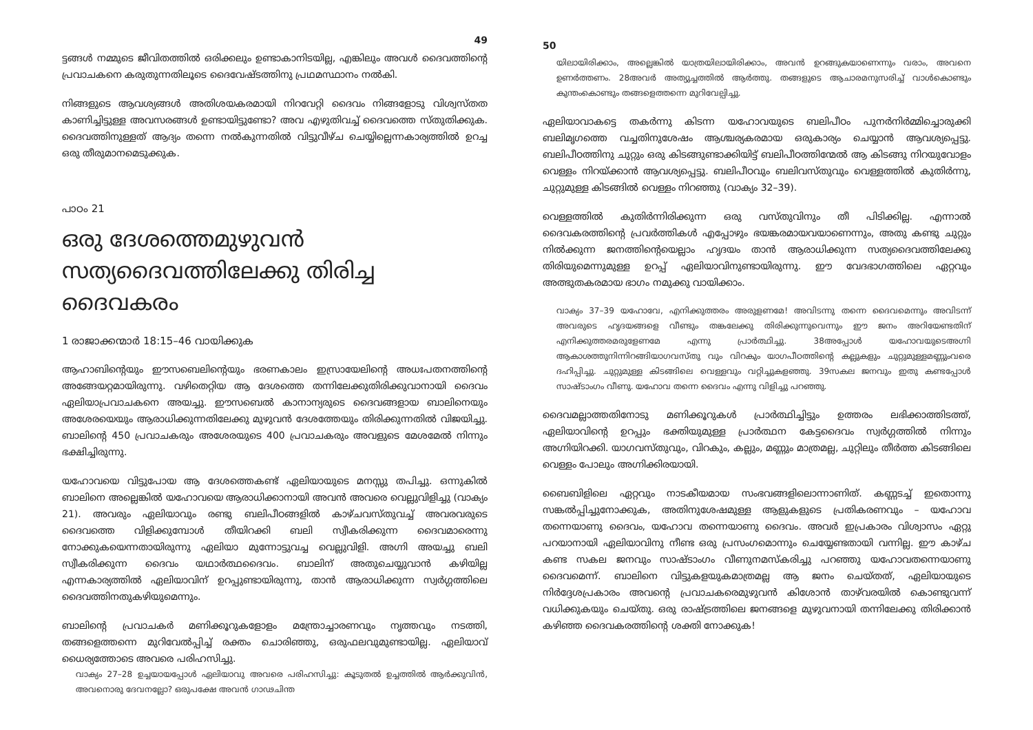49
ട്ടങ്ങൾ നമ്മുടെ ജീവിതത്തിൽ ഒരിക്കലും ഉണ്ടാകാനിടയില്ല, എങ്കിലും അവൾ ദൈവത്തിന്റെ പ്രവാചകനെ കരുതുന്നതിലൂടെ ദൈവേഷ്ടത്തിനു പ്രഥമസ്ഥാനം നൽകി.
നിങ്ങളുടെ ആവശ്യങ്ങൾ അതിശയകരമായി നിറവേറ്റി ദൈവം നിങ്ങളോടു വിശ്വസ്തത കാണിച്ചിട്ടുള്ള അവസരങ്ങൾ ഉണ്ടായിട്ടുണ്ടോ? അവ എഴുതിവച്ച് ദൈവത്തെ സ്തുതിക്കുക. ദൈവത്തിനുള്ളത് ആദ്യം തന്നെ നൽകുന്നതിൽ വിട്ടുവീഴ്ച ചെയ്യില്ലെന്നകാര്യത്തിൽ ഉറച്ച ഒരു തീരുമാനമെടുക്കുക.
പാഠം 21
ഒരു ദേശത്തെമുഴുവൻ സത്യദൈവത്തിലേക്കു തിരിച്ച ദൈവകരം
1 രാജാക്കന്മാർ 18:15–46 വായിക്കുക
ആഹാബിന്റെയും ഈസബെലിന്റെയും ഭരണകാലം ഇസ്രായേലിന്റെ അധഃപതനത്തിന്റെ അങ്ങേയറ്റമായിരുന്നു. വഴിതെറ്റിയ ആ ദേശത്തെ തന്നിലേക്കുതിരിക്കുവാനായി ദൈവം ഏലിയാപ്രവാചകനെ അയച്ചു. ഈസബെൽ കാനാന്യരുടെ ദൈവങ്ങളായ ബാലിനെയും അശേരയെയും ആരാധിക്കുന്നതിലേക്കു മുഴുവൻ ദേശത്തേയും തിരിക്കുന്നതിൽ വിജയിച്ചു. ബാലിന്റെ 450 പ്രവാചകരും അശേരയുടെ 400 പ്രവാചകരും അവളുടെ മേശമേൽ നിന്നും ഭക്ഷിച്ചിരുന്നു.
യഹോവയെ വിട്ടുപോയ ആ ദേശത്തെകണ്ട് ഏലിയായുടെ മനസ്സു തപിച്ചു. ഒന്നുകിൽ ബാലിനെ അല്ലെങ്കിൽ യഹോവയെ ആരാധിക്കാനായി അവൻ അവരെ വെല്ലുവിളിച്ചു (വാക്യം 21). അവരും ഏലിയാവും രണ്ടു ബലിപീഠങ്ങളിൽ കാഴ്ചവസ്തുവച്ച് അവരവരുടെ ദൈവത്തെ വിളിക്കുമ്പോൾ തീയിറക്കി ബലി സ്വീകരിക്കുന്ന ദൈവമാരെന്നു നോക്കുകയെന്നതായിരുന്നു ഏലിയാ മുന്നോട്ടുവച്ച വെല്ലുവിളി. അഗ്നി അയച്ചു ബലി സ്വീകരിക്കുന്ന ദൈവം യഥാർത്ഥദൈവം. ബാലിന് അതുചെയ്യുവാൻ കഴിയില്ല എന്നകാര്യത്തിൽ ഏലിയാവിന് ഉറപ്പുണ്ടായിരുന്നു, താൻ ആരാധിക്കുന്ന സ്വർഗ്ഗത്തിലെ ദൈവത്തിനതുകഴിയുമെന്നും.
ബാലിന്റെ പ്രവാചകർ മണിക്കൂറുകളോളം മന്ത്രോച്ചാരണവും നൃത്തവും നടത്തി, തങ്ങളെത്തന്നെ മുറിവേൽപ്പിച്ച് രക്തം ചൊരിഞ്ഞു, ഒരുഫലവുമുണ്ടായില്ല. ഏലിയാവ് ധൈര്യത്തോടെ അവരെ പരിഹസിച്ചു.
വാക്യം 27–28 ഉച്ചയായപ്പോൾ ഏലിയാവു അവരെ പരിഹസിച്ചു: കൂടുതൽ ഉച്ചത്തിൽ ആർക്കുവിൻ, അവനൊരു ദേവനല്ലോ? ഒരുപക്ഷേ അവൻ ഗാഢചിന്ത
50
യിലായിരിക്കാം, അല്ലെങ്കിൽ യാത്രയിലായിരിക്കാം, അവൻ ഉറങ്ങുകയാണെന്നും വരാം, അവനെ ഉണർത്തണം. 28അവർ അത്യുച്ചത്തിൽ ആർത്തു. തങ്ങളുടെ ആചാരമനുസരിച്ച് വാൾകൊണ്ടും കുന്തംകൊണ്ടും തങ്ങളെത്തന്നെ മുറിവേല്പിച്ചു.
ഏലിയാവാകട്ടെ തകർന്നു കിടന്ന യഹോവയുടെ ബലിപീഠം പുനർനിർമ്മിച്ചൊരുക്കി ബലിമൃഗത്തെ വച്ചതിനുശേഷം ആശ്ചര്യകരമായ ഒരുകാര്യം ചെയ്യാൻ ആവശ്യപ്പെട്ടു. ബലിപീഠത്തിനു ചുറ്റും ഒരു കിടങ്ങുണ്ടാക്കിയിട്ട് ബലിപീഠത്തിന്മേൽ ആ കിടങ്ങു നിറയുവോളം വെള്ളം നിറയ്ക്കാൻ ആവശ്യപ്പെട്ടു. ബലിപീഠവും ബലിവസ്തുവും വെള്ളത്തിൽ കുതിർന്നു, ചുറ്റുമുള്ള കിടങ്ങിൽ വെള്ളം നിറഞ്ഞു (വാക്യം 32–39).
വെള്ളത്തിൽ കുതിർന്നിരിക്കുന്ന ഒരു വസ്തുവിനും തീ പിടിക്കില്ല. എന്നാൽ ദൈവകരത്തിന്റെ പ്രവർത്തികൾ എപ്പോഴും ഭയങ്കരമായവയാണെന്നും, അതു കണ്ടു ചുറ്റും നിൽക്കുന്ന ജനത്തിന്റെയെല്ലാം ഹൃദയം താൻ ആരാധിക്കുന്ന സത്യദൈവത്തിലേക്കു തിരിയുമെന്നുമുള്ള ഉറപ്പ് ഏലിയാവിനുണ്ടായിരുന്നു. ഈ വേദഭാഗത്തിലെ ഏറ്റവും അത്ഭുതകരമായ ഭാഗം നമുക്കു വായിക്കാം.
വാക്യം 37–39 യഹോവേ, എനിക്കുത്തരം അരുളണമേ! അവിടന്നു തന്നെ ദൈവമെന്നും അവിടന്ന് അവരുടെ ഹൃദയങ്ങളെ വീണ്ടും തങ്കലേക്കു തിരിക്കുന്നുവെന്നും ഈ ജനം അറിയേണ്ടതിന് എനിക്കുത്തരമരുളേണമേ എന്നു പ്രാർത്ഥിച്ചു. 38അപ്പോൾ യഹോവയുടെഅഗ്നി ആകാശത്തുനിന്നിറങ്ങിയാഗവസ്തു വും വിറകും യാഗപീഠത്തിന്റെ കല്ലുകളും ചുറ്റുമുള്ളമണ്ണുംവരെ ദഹിപ്പിച്ചു. ചുറ്റുമുള്ള കിടങ്ങിലെ വെള്ളവും വറ്റിച്ചുകളഞ്ഞു. 39സകല ജനവും ഇതു കണ്ടപ്പോൾ സാഷ്ടാംഗം വീണു. യഹോവ തന്നെ ദൈവം എന്നു വിളിച്ചു പറഞ്ഞു.
ദൈവമല്ലാത്തതിനോടു മണിക്കൂറുകൾ പ്രാർത്ഥിച്ചിട്ടും ഉത്തരം ലഭിക്കാത്തിടത്ത്, ഏലിയാവിന്റെ ഉറപ്പും ഭക്തിയുമുള്ള പ്രാർത്ഥന കേട്ടദൈവം സ്വർഗ്ഗത്തിൽ നിന്നും അഗ്നിയിറക്കി. യാഗവസ്തുവും, വിറകും, കല്ലും, മണ്ണും മാത്രമല്ല, ചുറ്റിലും തീർത്ത കിടങ്ങിലെ വെള്ളം പോലും അഗ്നിക്കിരയായി.
ബൈബിളിലെ ഏറ്റവും നാടകീയമായ സംഭവങ്ങളിലൊന്നാണിത്. കണ്ണടച്ച് ഇതൊന്നു സങ്കൽപ്പിച്ചുനോക്കുക, അതിനുശേഷമുള്ള ആളുകളുടെ പ്രതികരണവും – യഹോവ തന്നെയാണു ദൈവം, യഹോവ തന്നെയാണു ദൈവം. അവർ ഇപ്രകാരം വിശ്വാസം ഏറ്റു പറയാനായി ഏലിയാവിനു നീണ്ട ഒരു പ്രസംഗമൊന്നും ചെയ്യേണ്ടതായി വന്നില്ല. ഈ കാഴ്ച കണ്ട സകല ജനവും സാഷ്ടാംഗം വീണുനമസ്കരിച്ചു പറഞ്ഞു യഹോവതന്നെയാണു ദൈവമെന്ന്. ബാലിനെ വിട്ടുകളയുകമാത്രമല്ല ആ ജനം ചെയ്തത്, ഏലിയായുടെ നിർദ്ദേശപ്രകാരം അവന്റെ പ്രവാചകരെമുഴുവൻ കിശോൻ താഴ്‌വരയിൽ കൊണ്ടുവന്ന് വധിക്കുകയും ചെയ്തു. ഒരു രാഷ്ട്രത്തിലെ ജനങ്ങളെ മുഴുവനായി തന്നിലേക്കു തിരിക്കാൻ കഴിഞ്ഞ ദൈവകരത്തിന്റെ ശക്തി നോക്കുക!